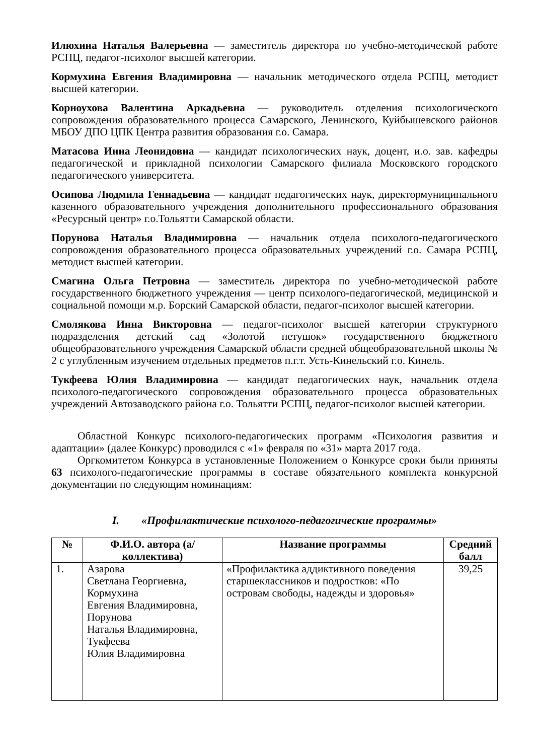Илюхина Наталья Валерьевна — заместитель директора по учебно-методической работе РСПЦ, педагог-психолог высшей категории.
Кормухина Евгения Владимировна — начальник методического отдела РСПЦ, методист высшей категории.
Корноухова Валентина Аркадьевна — руководитель отделения психологического сопровождения образовательного процесса Самарского, Ленинского, Куйбышевского районов МБОУ ДПО ЦПК Центра развития образования г.о. Самара.
Матасова Инна Леонидовна — кандидат психологических наук, доцент, и.о. зав. кафедры педагогической и прикладной психологии Самарского филиала Московского городского педагогического университета.
Осипова Людмила Геннадьевна — кандидат педагогических наук, директормуниципального казенного образовательного учреждения дополнительного профессионального образования «Ресурсный центр» г.о.Тольятти Самарской области.
Порунова Наталья Владимировна — начальник отдела психолого-педагогического сопровождения образовательного процесса образовательных учреждений г.о. Самара РСПЦ, методист высшей категории.
Смагина Ольга Петровна — заместитель директора по учебно-методической работе государственного бюджетного учреждения — центр психолого-педагогической, медицинской и социальной помощи м.р. Борский Самарской области, педагог-психолог высшей категории.
Смолякова Инна Викторовна — педагог-психолог высшей категории структурного подразделения детский сад «Золотой петушок» государственного бюджетного общеобразовательного учреждения Самарской области средней общеобразовательной школы № 2 с углубленным изучением отдельных предметов п.г.т. Усть-Кинельский г.о. Кинель.
Тукфеева Юлия Владимировна — кандидат педагогических наук, начальник отдела психолого-педагогического сопровождения образовательного процесса образовательных учреждений Автозаводского района г.о. Тольятти РСПЦ, педагог-психолог высшей категории.
Областной Конкурс психолого-педагогических программ «Психология развития и адаптации» (далее Конкурс) проводился с «1» февраля по «31» марта 2017 года.
Оргкомитетом Конкурса в установленные Положением о Конкурсе сроки были приняты 63 психолого-педагогические программы в составе обязательного комплекта конкурсной документации по следующим номинациям:
I. «Профилактические психолого-педагогические программы»
| № | Ф.И.О. автора (а/коллектива) | Название программы | Средний балл |
| --- | --- | --- | --- |
| 1. | Азарова Светлана Георгиевна, Кормухина Евгения Владимировна, Порунова Наталья Владимировна, Тукфеева Юлия Владимировна | «Профилактика аддиктивного поведения старшеклассников и подростков: «По островам свободы, надежды и здоровья» | 39,25 |